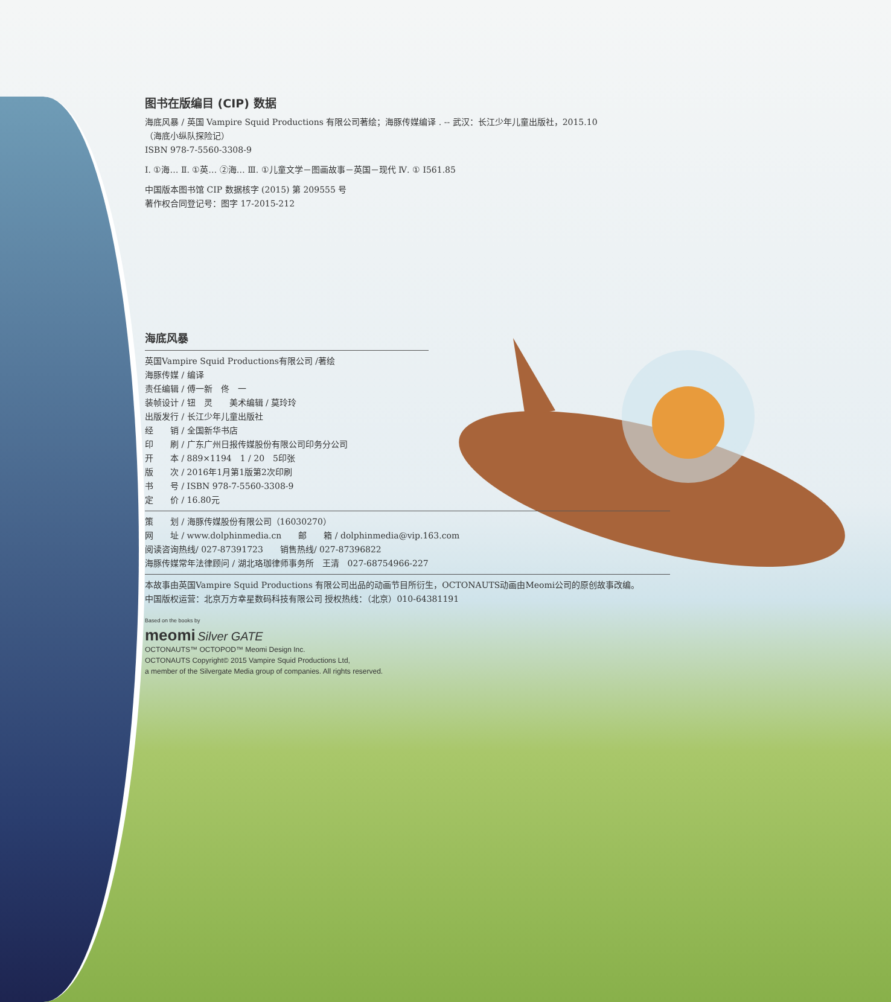图书在版编目 (CIP) 数据
海底风暴 / 英国 Vampire Squid Productions 有限公司著绘；海豚传媒编译 . -- 武汉：长江少年儿童出版社，2015.10
（海底小纵队探险记）
ISBN 978-7-5560-3308-9
Ⅰ. ①海… Ⅱ. ①英… ②海… Ⅲ. ①儿童文学－图画故事－英国－现代 Ⅳ. ① I561.85
中国版本图书馆 CIP 数据核字 (2015) 第 209555 号
著作权合同登记号：图字 17-2015-212
海底风暴
英国Vampire Squid Productions有限公司 /著绘
海豚传媒 / 编译
责任编辑 / 傅一新　佟　一
装帧设计 / 钮　灵　　美术编辑 / 莫玲玲
出版发行 / 长江少年儿童出版社
经　　销 / 全国新华书店
印　　刷 / 广东广州日报传媒股份有限公司印务分公司
开　　本 / 889×1194　1 / 20　5印张
版　　次 / 2016年1月第1版第2次印刷
书　　号 / ISBN 978-7-5560-3308-9
定　　价 / 16.80元
策　　划 / 海豚传媒股份有限公司（16030270）
网　　址 / www.dolphinmedia.cn　　邮　　箱 / dolphinmedia@vip.163.com
阅读咨询热线/ 027-87391723　　销售热线/ 027-87396822
海豚传媒常年法律顾问 / 湖北珞珈律师事务所　王清　027-68754966-227
本故事由英国Vampire Squid Productions 有限公司出品的动画节目所衍生，OCTONAUTS动画由Meomi公司的原创故事改编。
中国版权运营：北京万方幸星数码科技有限公司 授权热线：（北京）010-64381191
Based on the books by
meomi Silver GATE
OCTONAUTS™ OCTOPOD™ Meomi Design Inc.
OCTONAUTS Copyright© 2015 Vampire Squid Productions Ltd,
a member of the Silvergate Media group of companies. All rights reserved.